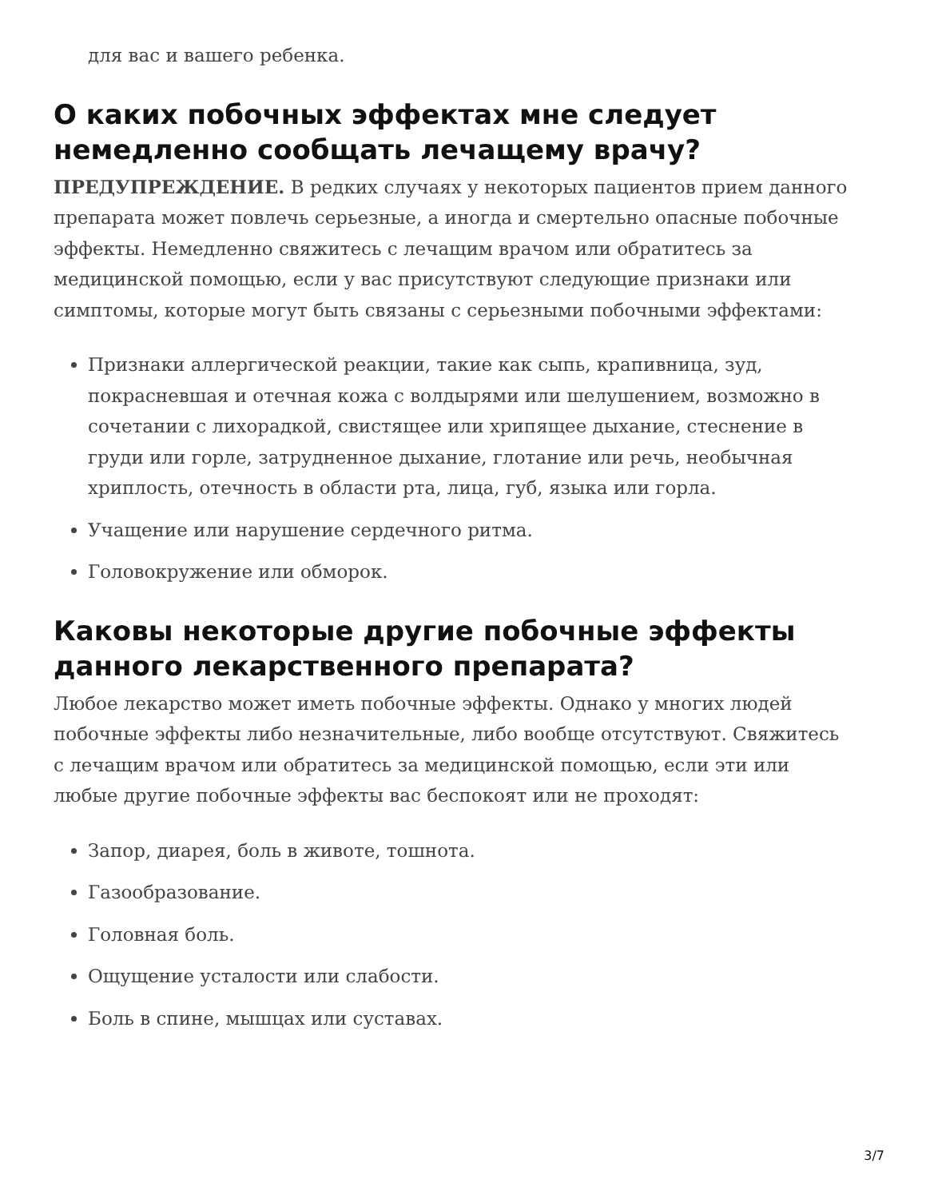для вас и вашего ребенка.
О каких побочных эффектах мне следует немедленно сообщать лечащему врачу?
ПРЕДУПРЕЖДЕНИЕ. В редких случаях у некоторых пациентов прием данного препарата может повлечь серьезные, а иногда и смертельно опасные побочные эффекты. Немедленно свяжитесь с лечащим врачом или обратитесь за медицинской помощью, если у вас присутствуют следующие признаки или симптомы, которые могут быть связаны с серьезными побочными эффектами:
Признаки аллергической реакции, такие как сыпь, крапивница, зуд, покрасневшая и отечная кожа с волдырями или шелушением, возможно в сочетании с лихорадкой, свистящее или хрипящее дыхание, стеснение в груди или горле, затрудненное дыхание, глотание или речь, необычная хриплость, отечность в области рта, лица, губ, языка или горла.
Учащение или нарушение сердечного ритма.
Головокружение или обморок.
Каковы некоторые другие побочные эффекты данного лекарственного препарата?
Любое лекарство может иметь побочные эффекты. Однако у многих людей побочные эффекты либо незначительные, либо вообще отсутствуют. Свяжитесь с лечащим врачом или обратитесь за медицинской помощью, если эти или любые другие побочные эффекты вас беспокоят или не проходят:
Запор, диарея, боль в животе, тошнота.
Газообразование.
Головная боль.
Ощущение усталости или слабости.
Боль в спине, мышцах или суставах.
3/7